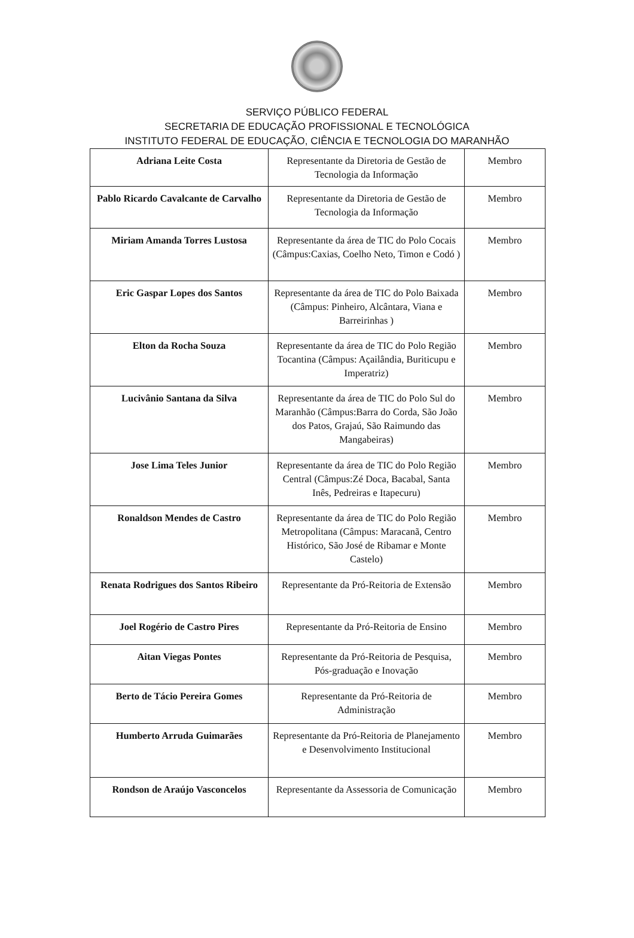SERVIÇO PÚBLICO FEDERAL
SECRETARIA DE EDUCAÇÃO PROFISSIONAL E TECNOLÓGICA
INSTITUTO FEDERAL DE EDUCAÇÃO, CIÊNCIA E TECNOLOGIA DO MARANHÃO
| Adriana Leite Costa | Representante da Diretoria de Gestão de Tecnologia da Informação | Membro |
| Pablo Ricardo Cavalcante de Carvalho | Representante da Diretoria de Gestão de Tecnologia da Informação | Membro |
| Miriam Amanda Torres Lustosa | Representante da área de TIC do Polo Cocais (Câmpus:Caxias, Coelho Neto, Timon e Codó ) | Membro |
| Eric Gaspar Lopes dos Santos | Representante da área de TIC do Polo Baixada (Câmpus: Pinheiro, Alcântara, Viana e Barreirinhas ) | Membro |
| Elton da Rocha Souza | Representante da área de TIC do Polo Região Tocantina (Câmpus: Açailândia, Buriticupu e Imperatriz) | Membro |
| Lucivânio Santana da Silva | Representante da área de TIC do Polo Sul do Maranhão (Câmpus:Barra do Corda, São João dos Patos, Grajaú, São Raimundo das Mangabeiras) | Membro |
| Jose Lima Teles Junior | Representante da área de TIC do Polo Região Central (Câmpus:Zé Doca, Bacabal, Santa Inês, Pedreiras e Itapecuru) | Membro |
| Ronaldson Mendes de Castro | Representante da área de TIC do Polo Região Metropolitana (Câmpus: Maracanã, Centro Histórico, São José de Ribamar e Monte Castelo) | Membro |
| Renata Rodrigues dos Santos Ribeiro | Representante da Pró-Reitoria de Extensão | Membro |
| Joel Rogério de Castro Pires | Representante da Pró-Reitoria de Ensino | Membro |
| Aitan Viegas Pontes | Representante da Pró-Reitoria de Pesquisa, Pós-graduação e Inovação | Membro |
| Berto de Tácio Pereira Gomes | Representante da Pró-Reitoria de Administração | Membro |
| Humberto Arruda Guimarães | Representante da Pró-Reitoria de Planejamento e Desenvolvimento Institucional | Membro |
| Rondson de Araújo Vasconcelos | Representante da Assessoria de Comunicação | Membro |